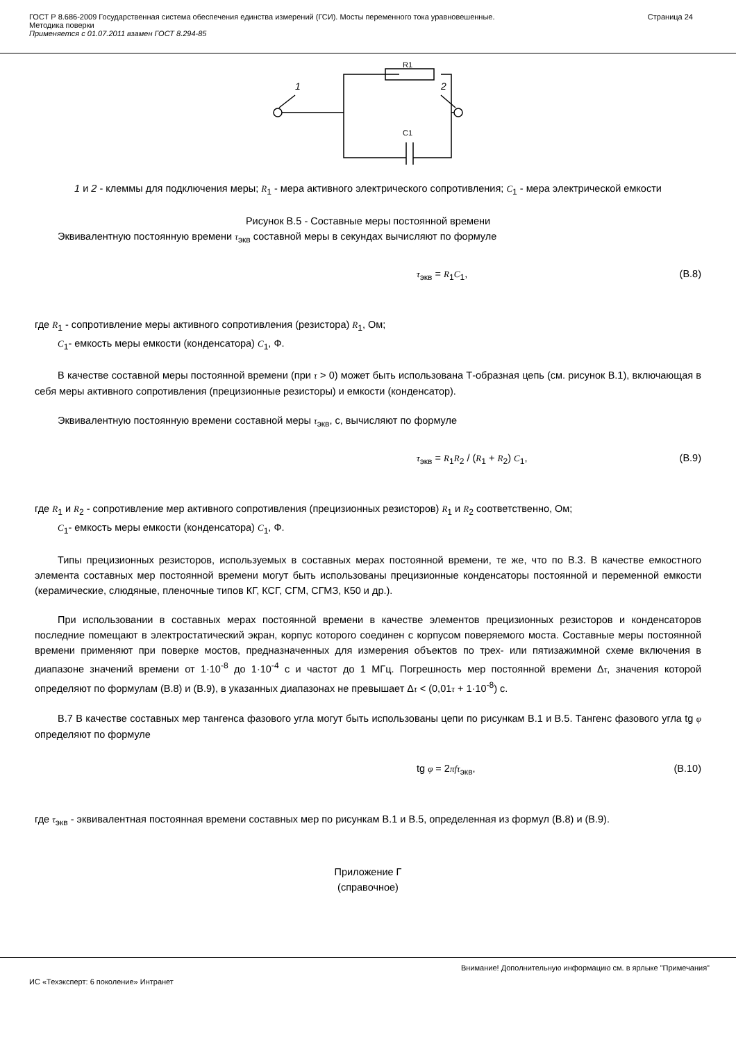ГОСТ Р 8.686-2009 Государственная система обеспечения единства измерений (ГСИ). Мосты переменного тока уравновешенные.
Методика поверки
Применяется с 01.07.2011 взамен ГОСТ 8.294-85
Страница 24
1
2
R1
C1
1 и 2 - клеммы для подключения меры; R<sub>1</sub> - мера активного электрического сопротивления; C<sub>1</sub> - мера электрической емкости
Рисунок В.5 - Составные меры постоянной времени
Эквивалентную постоянную времени τ<sub>экв</sub> составной меры в секундах вычисляют по формуле
τ<sub>экв</sub> = R<sub>1</sub>C<sub>1</sub>, (В.8)
где R<sub>1</sub> - сопротивление меры активного сопротивления (резистора) R<sub>1</sub>, Ом;
C<sub>1</sub>- емкость меры емкости (конденсатора) C<sub>1</sub>, Ф.
В качестве составной меры постоянной времени (при τ > 0) может быть использована Т-образная цепь (см. рисунок В.1), включающая в себя меры активного сопротивления (прецизионные резисторы) и емкости (конденсатор).
Эквивалентную постоянную времени составной меры τ<sub>экв</sub>, с, вычисляют по формуле
τ<sub>экв</sub> = R<sub>1</sub>R<sub>2</sub> / (R<sub>1</sub> + R<sub>2</sub>) C<sub>1</sub>, (В.9)
где R<sub>1</sub> и R<sub>2</sub> - сопротивление мер активного сопротивления (прецизионных резисторов) R<sub>1</sub> и R<sub>2</sub> соответственно, Ом;
C<sub>1</sub>- емкость меры емкости (конденсатора) C<sub>1</sub>, Ф.
Типы прецизионных резисторов, используемых в составных мерах постоянной времени, те же, что по В.3. В качестве емкостного элемента составных мер постоянной времени могут быть использованы прецизионные конденсаторы постоянной и переменной емкости (керамические, слюдяные, пленочные типов КГ, КСГ, СГМ, СГМЗ, К50 и др.).
При использовании в составных мерах постоянной времени в качестве элементов прецизионных резисторов и конденсаторов последние помещают в электростатический экран, корпус которого соединен с корпусом поверяемого моста. Составные меры постоянной времени применяют при поверке мостов, предназначенных для измерения объектов по трех- или пятизажимной схеме включения в диапазоне значений времени от 1·10<sup>-8</sup> до 1·10<sup>-4</sup> с и частот до 1 МГц. Погрешность мер постоянной времени Δτ, значения которой определяют по формулам (В.8) и (В.9), в указанных диапазонах не превышает Δτ < (0,01τ + 1·10<sup>-8</sup>) с.
В.7 В качестве составных мер тангенса фазового угла могут быть использованы цепи по рисункам В.1 и В.5. Тангенс фазового угла tg φ определяют по формуле
tg φ = 2πfτ<sub>экв</sub>, (В.10)
где τ<sub>экв</sub> - эквивалентная постоянная времени составных мер по рисункам В.1 и В.5, определенная из формул (В.8) и (В.9).
Приложение Г
(справочное)
Внимание! Дополнительную информацию см. в ярлыке "Примечания"
ИС «Техэксперт: 6 поколение» Интранет